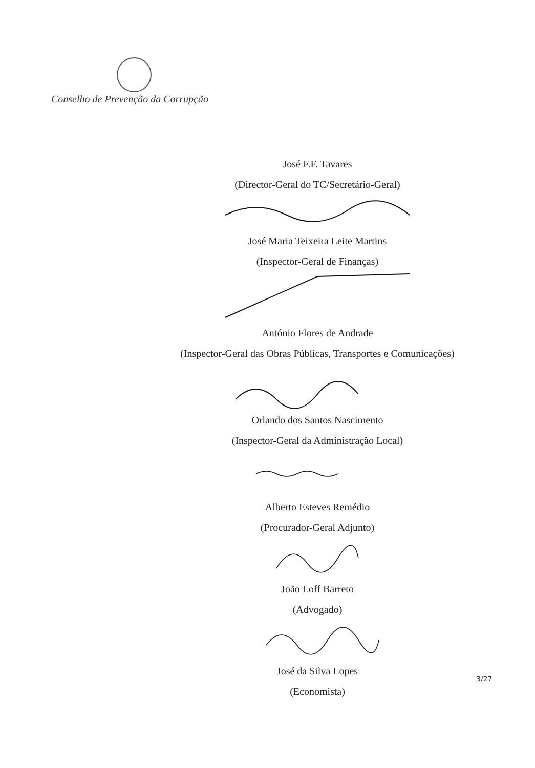Conselho de Prevenção da Corrupção
José F.F. Tavares
(Director-Geral do TC/Secretário-Geral)
José Maria Teixeira Leite Martins
(Inspector-Geral de Finanças)
António Flores de Andrade
(Inspector-Geral das Obras Públicas, Transportes e Comunicações)
Orlando dos Santos Nascimento
(Inspector-Geral da Administração Local)
Alberto Esteves Remédio
(Procurador-Geral Adjunto)
João Loff Barreto
(Advogado)
José da Silva Lopes
(Economista)
3/27